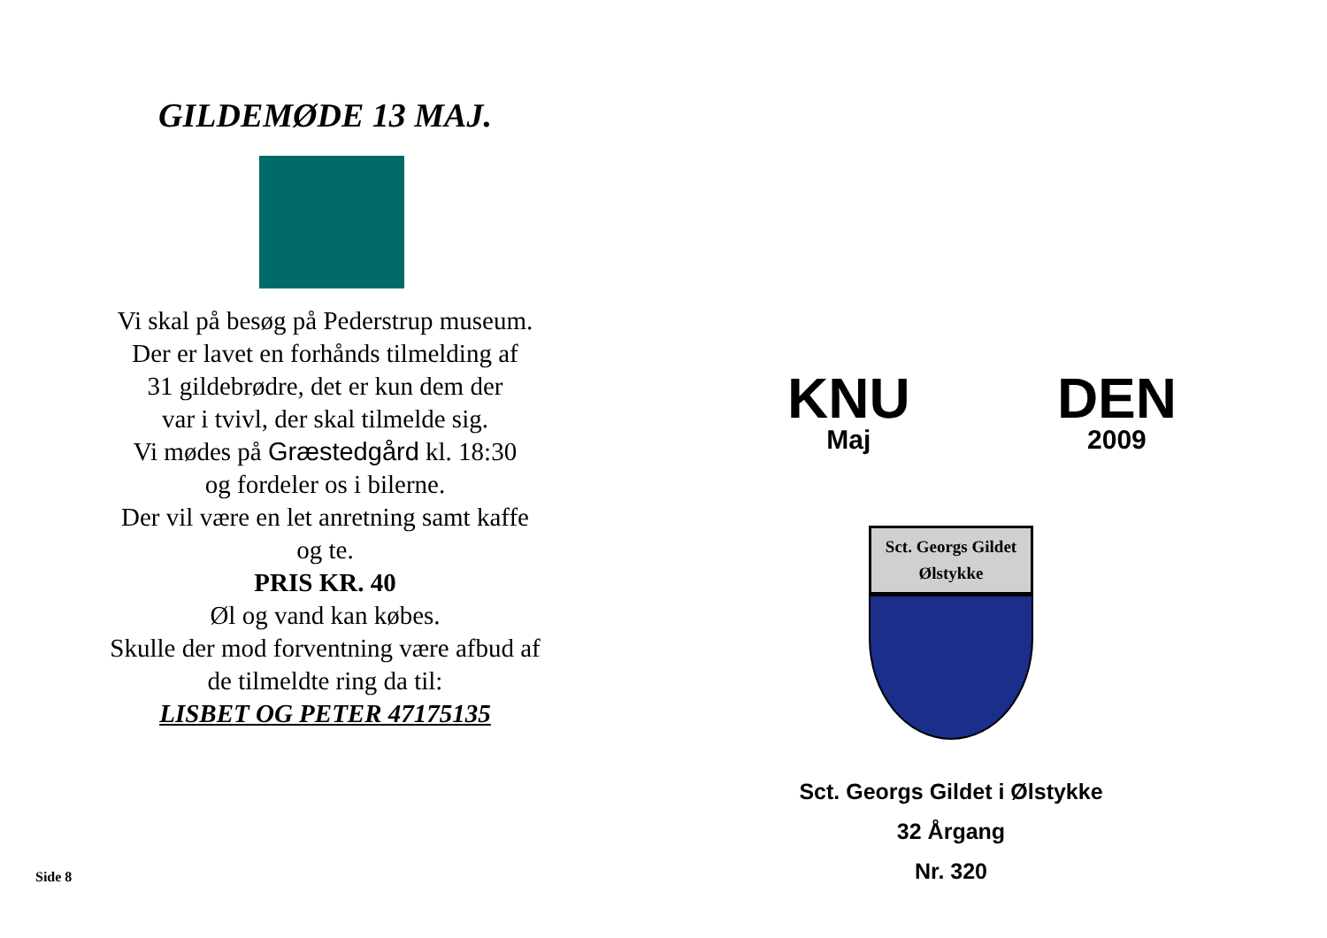GILDEMØDE 13 MAJ.
Vi skal på besøg på Pederstrup museum.
Der er lavet en forhånds tilmelding af
31 gildebrødre, det er kun dem der
var i tvivl, der skal tilmelde sig.
Vi mødes på Græstedgård kl. 18:30
og fordeler os i bilerne.
Der vil være en let anretning samt kaffe
og te.
PRIS KR. 40
Øl og vand kan købes.
Skulle der mod forventning være afbud af
de tilmeldte ring da til:
LISBET OG PETER 47175135
Side 8
KNU
Maj
DEN
2009
Sct. Georgs Gildet
Ølstykke
Sct. Georgs Gildet i Ølstykke
32 Årgang
Nr. 320